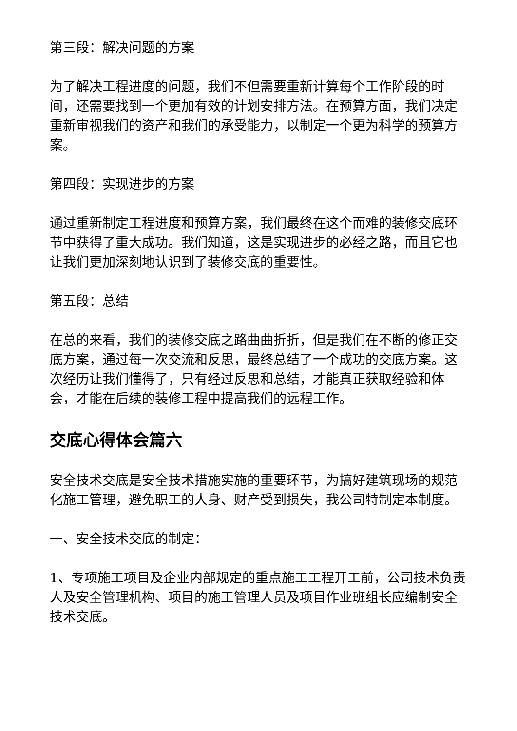第三段：解决问题的方案
为了解决工程进度的问题，我们不但需要重新计算每个工作阶段的时间，还需要找到一个更加有效的计划安排方法。在预算方面，我们决定重新审视我们的资产和我们的承受能力，以制定一个更为科学的预算方案。
第四段：实现进步的方案
通过重新制定工程进度和预算方案，我们最终在这个而难的装修交底环节中获得了重大成功。我们知道，这是实现进步的必经之路，而且它也让我们更加深刻地认识到了装修交底的重要性。
第五段：总结
在总的来看，我们的装修交底之路曲曲折折，但是我们在不断的修正交底方案，通过每一次交流和反思，最终总结了一个成功的交底方案。这次经历让我们懂得了，只有经过反思和总结，才能真正获取经验和体会，才能在后续的装修工程中提高我们的远程工作。
交底心得体会篇六
安全技术交底是安全技术措施实施的重要环节，为搞好建筑现场的规范化施工管理，避免职工的人身、财产受到损失，我公司特制定本制度。
一、安全技术交底的制定：
1、专项施工项目及企业内部规定的重点施工工程开工前，公司技术负责人及安全管理机构、项目的施工管理人员及项目作业班组长应编制安全技术交底。